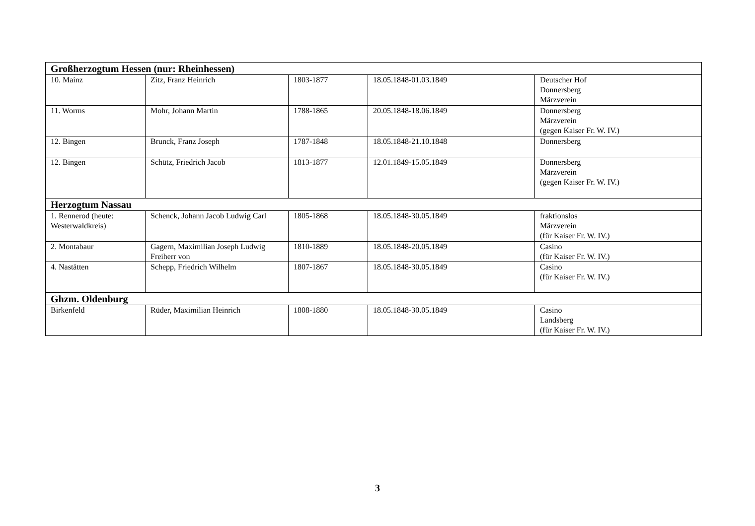| Großherzogtum Hessen (nur: Rheinhessen) | | | | |
| 10. Mainz | Zitz, Franz Heinrich | 1803-1877 | 18.05.1848-01.03.1849 | Deutscher Hof Donnersberg Märzverein |
| 11. Worms | Mohr, Johann Martin | 1788-1865 | 20.05.1848-18.06.1849 | Donnersberg Märzverein (gegen Kaiser Fr. W. IV.) |
| 12. Bingen | Brunck, Franz Joseph | 1787-1848 | 18.05.1848-21.10.1848 | Donnersberg |
| 12. Bingen | Schütz, Friedrich Jacob | 1813-1877 | 12.01.1849-15.05.1849 | Donnersberg Märzverein (gegen Kaiser Fr. W. IV.) |
| Herzogtum Nassau | | | | |
| 1. Rennerod (heute: Westerwaldkreis) | Schenck, Johann Jacob Ludwig Carl | 1805-1868 | 18.05.1848-30.05.1849 | fraktionslos Märzverein (für Kaiser Fr. W. IV.) |
| 2. Montabaur | Gagern, Maximilian Joseph Ludwig Freiherr von | 1810-1889 | 18.05.1848-20.05.1849 | Casino (für Kaiser Fr. W. IV.) |
| 4. Nastätten | Schepp, Friedrich Wilhelm | 1807-1867 | 18.05.1848-30.05.1849 | Casino (für Kaiser Fr. W. IV.) |
| Ghzm. Oldenburg | | | | |
| Birkenfeld | Rüder, Maximilian Heinrich | 1808-1880 | 18.05.1848-30.05.1849 | Casino Landsberg (für Kaiser Fr. W. IV.) |
3